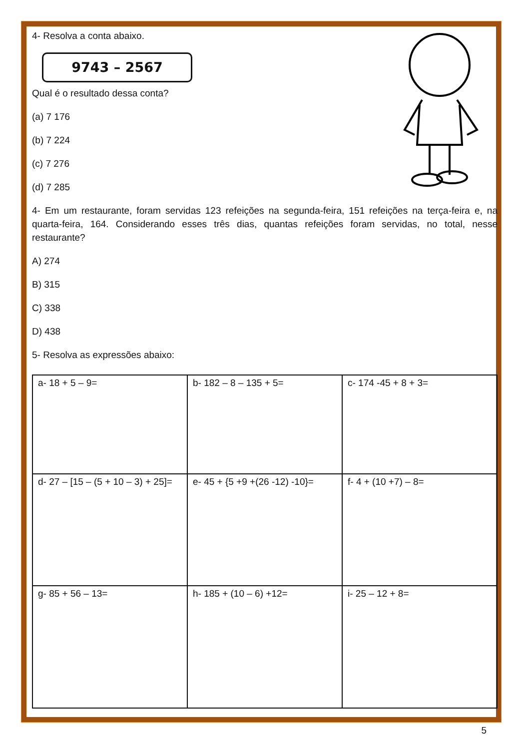4- Resolva a conta abaixo.
9743 – 2567
Qual é o resultado dessa conta?
(a) 7 176
(b) 7 224
(c) 7 276
(d) 7 285
4- Em um restaurante, foram servidas 123 refeições na segunda-feira, 151 refeições na terça-feira e, na quarta-feira, 164. Considerando esses três dias, quantas refeições foram servidas, no total, nesse restaurante?
A) 274
B) 315
C) 338
D) 438
5- Resolva as expressões abaixo:
| a- 18 + 5 – 9= | b- 182 – 8 – 135 + 5= | c- 174 -45 + 8 + 3= |
| d- 27 – [15 – (5 + 10 – 3) + 25]= | e- 45 + {5 +9 +(26 -12) -10}= | f- 4 + (10 +7) – 8= |
| g- 85 + 56 – 13= | h- 185 + (10 – 6) +12= | i- 25 – 12 + 8= |
5